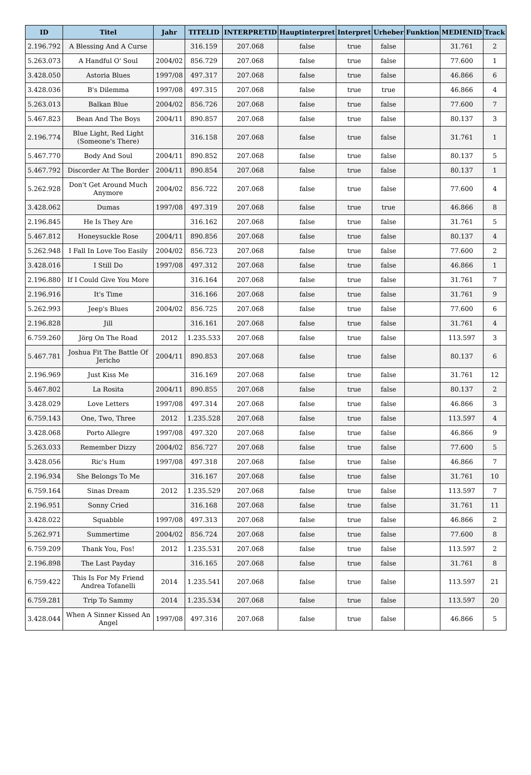| ID | Titel | Jahr | TITELID | INTERPRETID | Hauptinterpret | Interpret | Urheber | Funktion | MEDIENID | Track |
| --- | --- | --- | --- | --- | --- | --- | --- | --- | --- | --- |
| 2.196.792 | A Blessing And A Curse | | 316.159 | 207.068 | false | true | false | | 31.761 | 2 |
| 5.263.073 | A Handful O' Soul | 2004/02 | 856.729 | 207.068 | false | true | false | | 77.600 | 1 |
| 3.428.050 | Astoria Blues | 1997/08 | 497.317 | 207.068 | false | true | false | | 46.866 | 6 |
| 3.428.036 | B's Dilemma | 1997/08 | 497.315 | 207.068 | false | true | true | | 46.866 | 4 |
| 5.263.013 | Balkan Blue | 2004/02 | 856.726 | 207.068 | false | true | false | | 77.600 | 7 |
| 5.467.823 | Bean And The Boys | 2004/11 | 890.857 | 207.068 | false | true | false | | 80.137 | 3 |
| 2.196.774 | Blue Light, Red Light (Someone's There) | | 316.158 | 207.068 | false | true | false | | 31.761 | 1 |
| 5.467.770 | Body And Soul | 2004/11 | 890.852 | 207.068 | false | true | false | | 80.137 | 5 |
| 5.467.792 | Discorder At The Border | 2004/11 | 890.854 | 207.068 | false | true | false | | 80.137 | 1 |
| 5.262.928 | Don't Get Around Much Anymore | 2004/02 | 856.722 | 207.068 | false | true | false | | 77.600 | 4 |
| 3.428.062 | Dumas | 1997/08 | 497.319 | 207.068 | false | true | true | | 46.866 | 8 |
| 2.196.845 | He Is They Are | | 316.162 | 207.068 | false | true | false | | 31.761 | 5 |
| 5.467.812 | Honeysuckle Rose | 2004/11 | 890.856 | 207.068 | false | true | false | | 80.137 | 4 |
| 5.262.948 | I Fall In Love Too Easily | 2004/02 | 856.723 | 207.068 | false | true | false | | 77.600 | 2 |
| 3.428.016 | I Still Do | 1997/08 | 497.312 | 207.068 | false | true | false | | 46.866 | 1 |
| 2.196.880 | If I Could Give You More | | 316.164 | 207.068 | false | true | false | | 31.761 | 7 |
| 2.196.916 | It's Time | | 316.166 | 207.068 | false | true | false | | 31.761 | 9 |
| 5.262.993 | Jeep's Blues | 2004/02 | 856.725 | 207.068 | false | true | false | | 77.600 | 6 |
| 2.196.828 | Jill | | 316.161 | 207.068 | false | true | false | | 31.761 | 4 |
| 6.759.260 | Jörg On The Road | 2012 | 1.235.533 | 207.068 | false | true | false | | 113.597 | 3 |
| 5.467.781 | Joshua Fit The Battle Of Jericho | 2004/11 | 890.853 | 207.068 | false | true | false | | 80.137 | 6 |
| 2.196.969 | Just Kiss Me | | 316.169 | 207.068 | false | true | false | | 31.761 | 12 |
| 5.467.802 | La Rosita | 2004/11 | 890.855 | 207.068 | false | true | false | | 80.137 | 2 |
| 3.428.029 | Love Letters | 1997/08 | 497.314 | 207.068 | false | true | false | | 46.866 | 3 |
| 6.759.143 | One, Two, Three | 2012 | 1.235.528 | 207.068 | false | true | false | | 113.597 | 4 |
| 3.428.068 | Porto Allegre | 1997/08 | 497.320 | 207.068 | false | true | false | | 46.866 | 9 |
| 5.263.033 | Remember Dizzy | 2004/02 | 856.727 | 207.068 | false | true | false | | 77.600 | 5 |
| 3.428.056 | Ric's Hum | 1997/08 | 497.318 | 207.068 | false | true | false | | 46.866 | 7 |
| 2.196.934 | She Belongs To Me | | 316.167 | 207.068 | false | true | false | | 31.761 | 10 |
| 6.759.164 | Sinas Dream | 2012 | 1.235.529 | 207.068 | false | true | false | | 113.597 | 7 |
| 2.196.951 | Sonny Cried | | 316.168 | 207.068 | false | true | false | | 31.761 | 11 |
| 3.428.022 | Squabble | 1997/08 | 497.313 | 207.068 | false | true | false | | 46.866 | 2 |
| 5.262.971 | Summertime | 2004/02 | 856.724 | 207.068 | false | true | false | | 77.600 | 8 |
| 6.759.209 | Thank You, Fos! | 2012 | 1.235.531 | 207.068 | false | true | false | | 113.597 | 2 |
| 2.196.898 | The Last Payday | | 316.165 | 207.068 | false | true | false | | 31.761 | 8 |
| 6.759.422 | This Is For My Friend Andrea Tofanelli | 2014 | 1.235.541 | 207.068 | false | true | false | | 113.597 | 21 |
| 6.759.281 | Trip To Sammy | 2014 | 1.235.534 | 207.068 | false | true | false | | 113.597 | 20 |
| 3.428.044 | When A Sinner Kissed An Angel | 1997/08 | 497.316 | 207.068 | false | true | false | | 46.866 | 5 |